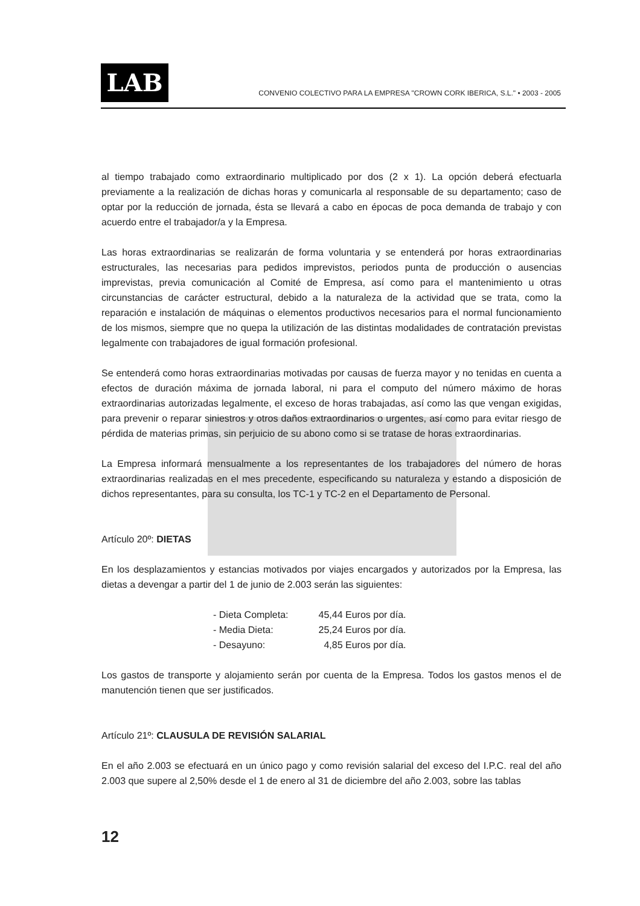LAB
CONVENIO COLECTIVO PARA LA EMPRESA "CROWN CORK IBERICA, S.L." • 2003 - 2005
al tiempo trabajado como extraordinario multiplicado por dos (2 x 1). La opción deberá efectuarla previamente a la realización de dichas horas y comunicarla al responsable de su departamento; caso de optar por la reducción de jornada, ésta se llevará a cabo en épocas de poca demanda de trabajo y con acuerdo entre el trabajador/a y la Empresa.
Las horas extraordinarias se realizarán de forma voluntaria y se entenderá por horas extraordinarias estructurales, las necesarias para pedidos imprevistos, periodos punta de producción o ausencias imprevistas, previa comunicación al Comité de Empresa, así como para el mantenimiento u otras circunstancias de carácter estructural, debido a la naturaleza de la actividad que se trata, como la reparación e instalación de máquinas o elementos productivos necesarios para el normal funcionamiento de los mismos, siempre que no quepa la utilización de las distintas modalidades de contratación previstas legalmente con trabajadores de igual formación profesional.
Se entenderá como horas extraordinarias motivadas por causas de fuerza mayor y no tenidas en cuenta a efectos de duración máxima de jornada laboral, ni para el computo del número máximo de horas extraordinarias autorizadas legalmente, el exceso de horas trabajadas, así como las que vengan exigidas, para prevenir o reparar siniestros y otros daños extraordinarios o urgentes, así como para evitar riesgo de pérdida de materias primas, sin perjuicio de su abono como si se tratase de horas extraordinarias.
La Empresa informará mensualmente a los representantes de los trabajadores del número de horas extraordinarias realizadas en el mes precedente, especificando su naturaleza y estando a disposición de dichos representantes, para su consulta, los TC-1 y TC-2 en el Departamento de Personal.
Artículo 20º: DIETAS
En los desplazamientos y estancias motivados por viajes encargados y autorizados por la Empresa, las dietas a devengar a partir del 1 de junio de 2.003 serán las siguientes:
| - Dieta Completa: | 45,44 Euros por día. |
| - Media Dieta: | 25,24 Euros por día. |
| - Desayuno: | 4,85 Euros por día. |
Los gastos de transporte y alojamiento serán por cuenta de la Empresa. Todos los gastos menos el de manutención tienen que ser justificados.
Artículo 21º: CLAUSULA DE REVISIÓN SALARIAL
En el año 2.003 se efectuará en un único pago y como revisión salarial del exceso del I.P.C. real del año 2.003 que supere al 2,50% desde el 1 de enero al 31 de diciembre del año 2.003, sobre las tablas
12